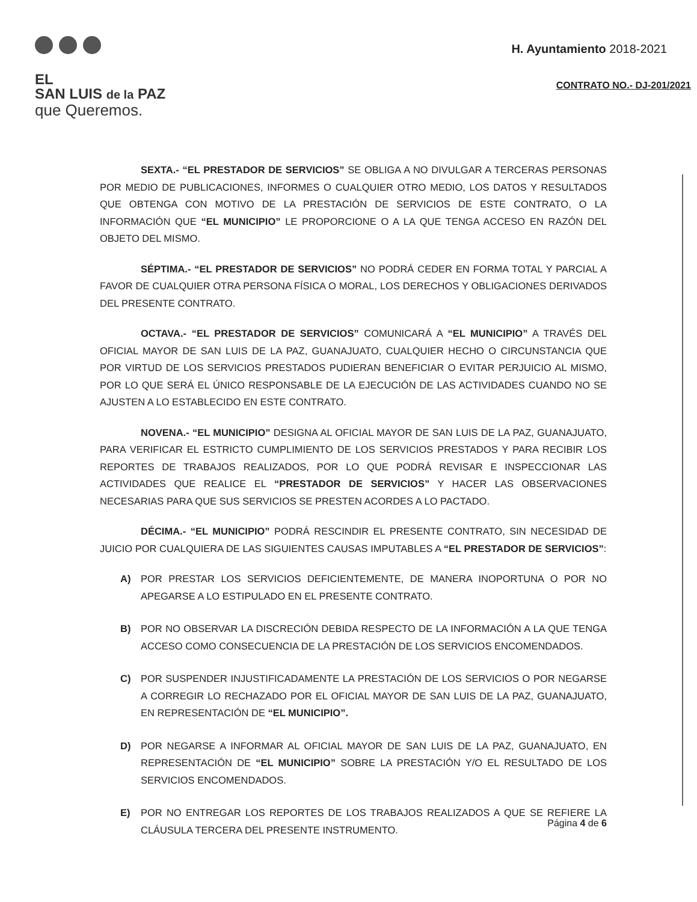EL
SAN LUIS de la PAZ
que Queremos.
H. Ayuntamiento 2018-2021
CONTRATO NO.- DJ-201/2021
SEXTA.- “EL PRESTADOR DE SERVICIOS” SE OBLIGA A NO DIVULGAR A TERCERAS PERSONAS POR MEDIO DE PUBLICACIONES, INFORMES O CUALQUIER OTRO MEDIO, LOS DATOS Y RESULTADOS QUE OBTENGA CON MOTIVO DE LA PRESTACIÓN DE SERVICIOS DE ESTE CONTRATO, O LA INFORMACIÓN QUE “EL MUNICIPIO” LE PROPORCIONE O A LA QUE TENGA ACCESO EN RAZÓN DEL OBJETO DEL MISMO.
SÉPTIMA.- “EL PRESTADOR DE SERVICIOS” NO PODRÁ CEDER EN FORMA TOTAL Y PARCIAL A FAVOR DE CUALQUIER OTRA PERSONA FÍSICA O MORAL, LOS DERECHOS Y OBLIGACIONES DERIVADOS DEL PRESENTE CONTRATO.
OCTAVA.- “EL PRESTADOR DE SERVICIOS” COMUNICARÁ A “EL MUNICIPIO” A TRAVÉS DEL OFICIAL MAYOR DE SAN LUIS DE LA PAZ, GUANAJUATO, CUALQUIER HECHO O CIRCUNSTANCIA QUE POR VIRTUD DE LOS SERVICIOS PRESTADOS PUDIERAN BENEFICIAR O EVITAR PERJUICIO AL MISMO, POR LO QUE SERÁ EL ÚNICO RESPONSABLE DE LA EJECUCIÓN DE LAS ACTIVIDADES CUANDO NO SE AJUSTEN A LO ESTABLECIDO EN ESTE CONTRATO.
NOVENA.- “EL MUNICIPIO” DESIGNA AL OFICIAL MAYOR DE SAN LUIS DE LA PAZ, GUANAJUATO, PARA VERIFICAR EL ESTRICTO CUMPLIMIENTO DE LOS SERVICIOS PRESTADOS Y PARA RECIBIR LOS REPORTES DE TRABAJOS REALIZADOS, POR LO QUE PODRÁ REVISAR E INSPECCIONAR LAS ACTIVIDADES QUE REALICE EL “PRESTADOR DE SERVICIOS” Y HACER LAS OBSERVACIONES NECESARIAS PARA QUE SUS SERVICIOS SE PRESTEN ACORDES A LO PACTADO.
DÉCIMA.- “EL MUNICIPIO” PODRÁ RESCINDIR EL PRESENTE CONTRATO, SIN NECESIDAD DE JUICIO POR CUALQUIERA DE LAS SIGUIENTES CAUSAS IMPUTABLES A “EL PRESTADOR DE SERVICIOS”:
A) POR PRESTAR LOS SERVICIOS DEFICIENTEMENTE, DE MANERA INOPORTUNA O POR NO APEGARSE A LO ESTIPULADO EN EL PRESENTE CONTRATO.
B) POR NO OBSERVAR LA DISCRECIÓN DEBIDA RESPECTO DE LA INFORMACIÓN A LA QUE TENGA ACCESO COMO CONSECUENCIA DE LA PRESTACIÓN DE LOS SERVICIOS ENCOMENDADOS.
C) POR SUSPENDER INJUSTIFICADAMENTE LA PRESTACIÓN DE LOS SERVICIOS O POR NEGARSE A CORREGIR LO RECHAZADO POR EL OFICIAL MAYOR DE SAN LUIS DE LA PAZ, GUANAJUATO, EN REPRESENTACIÓN DE “EL MUNICIPIO”.
D) POR NEGARSE A INFORMAR AL OFICIAL MAYOR DE SAN LUIS DE LA PAZ, GUANAJUATO, EN REPRESENTACIÓN DE “EL MUNICIPIO” SOBRE LA PRESTACIÓN Y/O EL RESULTADO DE LOS SERVICIOS ENCOMENDADOS.
E) POR NO ENTREGAR LOS REPORTES DE LOS TRABAJOS REALIZADOS A QUE SE REFIERE LA CLÁUSULA TERCERA DEL PRESENTE INSTRUMENTO.
Página 4 de 6